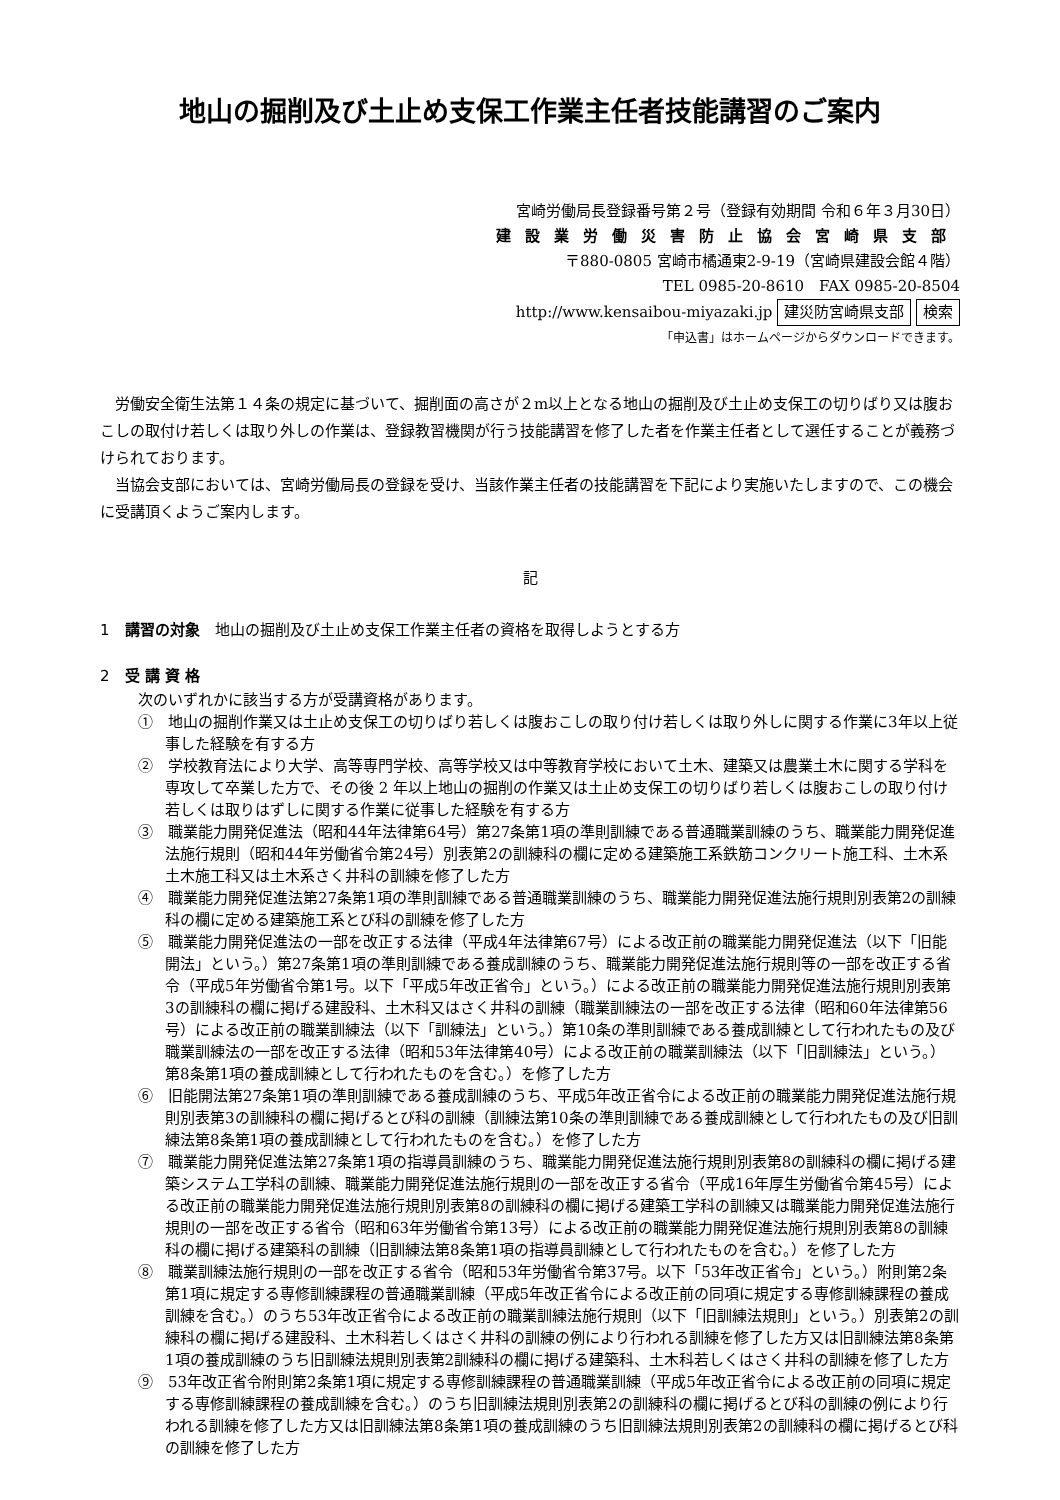地山の掘削及び土止め支保工作業主任者技能講習のご案内
宮崎労働局長登録番号第２号（登録有効期間 令和６年３月30日）
建設業労働災害防止協会宮崎県支部
〒880-0805 宮崎市橘通東2-9-19（宮崎県建設会館４階）
TEL 0985-20-8610　FAX 0985-20-8504
http://www.kensaibou-miyazaki.jp 建災防宮崎県支部 検索
「申込書」はホームページからダウンロードできます。
労働安全衛生法第１４条の規定に基づいて、掘削面の高さが２m以上となる地山の掘削及び土止め支保工の切りばり又は腹おこしの取付け若しくは取り外しの作業は、登録教習機関が行う技能講習を修了した者を作業主任者として選任することが義務づけられております。
当協会支部においては、宮崎労働局長の登録を受け、当該作業主任者の技能講習を下記により実施いたしますので、この機会に受講頂くようご案内します。
記
1　講習の対象　地山の掘削及び土止め支保工作業主任者の資格を取得しようとする方
2　受 講 資 格
次のいずれかに該当する方が受講資格があります。
①　地山の掘削作業又は土止め支保工の切りばり若しくは腹おこしの取り付け若しくは取り外しに関する作業に3年以上従事した経験を有する方
②　学校教育法により大学、高等専門学校、高等学校又は中等教育学校において土木、建築又は農業土木に関する学科を専攻して卒業した方で、その後 2 年以上地山の掘削の作業又は土止め支保工の切りばり若しくは腹おこしの取り付け若しくは取りはずしに関する作業に従事した経験を有する方
③　職業能力開発促進法（昭和44年法律第64号）第27条第1項の準則訓練である普通職業訓練のうち、職業能力開発促進法施行規則（昭和44年労働省令第24号）別表第2の訓練科の欄に定める建築施工系鉄筋コンクリート施工科、土木系土木施工科又は土木系さく井科の訓練を修了した方
④　職業能力開発促進法第27条第1項の準則訓練である普通職業訓練のうち、職業能力開発促進法施行規則別表第2の訓練科の欄に定める建築施工系とび科の訓練を修了した方
⑤　職業能力開発促進法の一部を改正する法律（平成4年法律第67号）による改正前の職業能力開発促進法（以下「旧能開法」という。）第27条第1項の準則訓練である養成訓練のうち、職業能力開発促進法施行規則等の一部を改正する省令（平成5年労働省令第1号。以下「平成5年改正省令」という。）による改正前の職業能力開発促進法施行規則別表第3の訓練科の欄に掲げる建設科、土木科又はさく井科の訓練（職業訓練法の一部を改正する法律（昭和60年法律第56号）による改正前の職業訓練法（以下「訓練法」という。）第10条の準則訓練である養成訓練として行われたもの及び職業訓練法の一部を改正する法律（昭和53年法律第40号）による改正前の職業訓練法（以下「旧訓練法」という。）第8条第1項の養成訓練として行われたものを含む。）を修了した方
⑥　旧能開法第27条第1項の準則訓練である養成訓練のうち、平成5年改正省令による改正前の職業能力開発促進法施行規則別表第3の訓練科の欄に掲げるとび科の訓練（訓練法第10条の準則訓練である養成訓練として行われたもの及び旧訓練法第8条第1項の養成訓練として行われたものを含む。）を修了した方
⑦　職業能力開発促進法第27条第1項の指導員訓練のうち、職業能力開発促進法施行規則別表第8の訓練科の欄に掲げる建築システム工学科の訓練、職業能力開発促進法施行規則の一部を改正する省令（平成16年厚生労働省令第45号）による改正前の職業能力開発促進法施行規則別表第8の訓練科の欄に掲げる建築工学科の訓練又は職業能力開発促進法施行規則の一部を改正する省令（昭和63年労働省令第13号）による改正前の職業能力開発促進法施行規則別表第8の訓練科の欄に掲げる建築科の訓練（旧訓練法第8条第1項の指導員訓練として行われたものを含む。）を修了した方
⑧　職業訓練法施行規則の一部を改正する省令（昭和53年労働省令第37号。以下「53年改正省令」という。）附則第2条第1項に規定する専修訓練課程の普通職業訓練（平成5年改正省令による改正前の同項に規定する専修訓練課程の養成訓練を含む。）のうち53年改正省令による改正前の職業訓練法施行規則（以下「旧訓練法規則」という。）別表第2の訓練科の欄に掲げる建設科、土木科若しくはさく井科の訓練の例により行われる訓練を修了した方又は旧訓練法第8条第1項の養成訓練のうち旧訓練法規則別表第2訓練科の欄に掲げる建築科、土木科若しくはさく井科の訓練を修了した方
⑨　53年改正省令附則第2条第1項に規定する専修訓練課程の普通職業訓練（平成5年改正省令による改正前の同項に規定する専修訓練課程の養成訓練を含む。）のうち旧訓練法規則別表第2の訓練科の欄に掲げるとび科の訓練の例により行われる訓練を修了した方又は旧訓練法第8条第1項の養成訓練のうち旧訓練法規則別表第2の訓練科の欄に掲げるとび科の訓練を修了した方